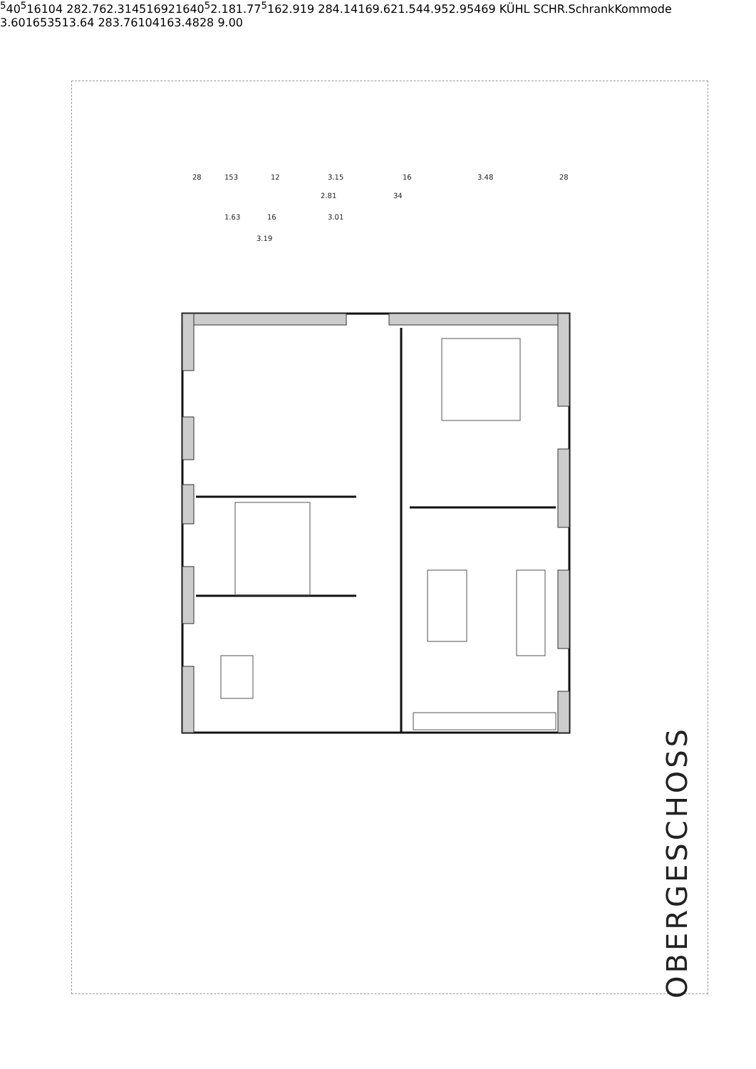28
153
12
3.15
16
3.48
28
2.81
34
1.63
16
3.01
3.195
405
16
104
28
2.76
2.31
45
16
92
16
405
2.18
1.775
16
2.91
9
28
4.14
16
9.62
1.54
4.95
2.95
46
9
KÜHL SCHR.
Schrank
Kommode
3.60
16
53
51
3.64
28
3.76
104
16
3.48
28
9.00
OBERGESCHOSS